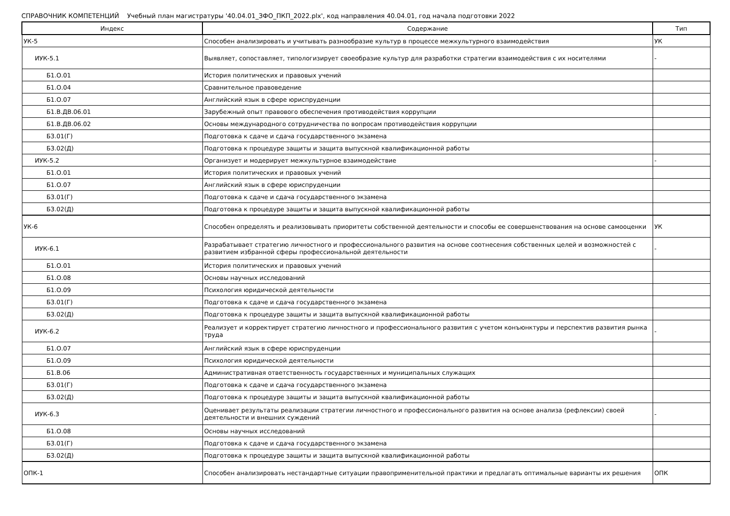СПРАВОЧНИК КОМПЕТЕНЦИЙ Учебный план магистратуры '40.04.01_ЗФО_ПКП_2022.plx', код направления 40.04.01, год начала подготовки 2022
| Индекс | Содержание | Тип |
| --- | --- | --- |
| УК-5 | Способен анализировать и учитывать разнообразие культур в процессе межкультурного взаимодействия | УК |
| ИУК-5.1 | Выявляет, сопоставляет, типологизирует своеобразие культур для разработки стратегии взаимодействия с их носителями | - |
| Б1.О.01 | История политических и правовых учений | |
| Б1.О.04 | Сравнительное правоведение | |
| Б1.О.07 | Английский язык в сфере юриспруденции | |
| Б1.В.ДВ.06.01 | Зарубежный опыт правового обеспечения противодействия коррупции | |
| Б1.В.ДВ.06.02 | Основы международного сотрудничества по вопросам противодействия коррупции | |
| Б3.01(Г) | Подготовка к сдаче и сдача государственного экзамена | |
| Б3.02(Д) | Подготовка к процедуре защиты и защита выпускной квалификационной работы | |
| ИУК-5.2 | Организует и модерирует межкультурное взаимодействие | - |
| Б1.О.01 | История политических и правовых учений | |
| Б1.О.07 | Английский язык в сфере юриспруденции | |
| Б3.01(Г) | Подготовка к сдаче и сдача государственного экзамена | |
| Б3.02(Д) | Подготовка к процедуре защиты и защита выпускной квалификационной работы | |
| УК-6 | Способен определять и реализовывать приоритеты собственной деятельности и способы ее совершенствования на основе самооценки | УК |
| ИУК-6.1 | Разрабатывает стратегию личностного и профессионального развития на основе соотнесения собственных целей и возможностей с развитием избранной сферы профессиональной деятельности | - |
| Б1.О.01 | История политических и правовых учений | |
| Б1.О.08 | Основы научных исследований | |
| Б1.О.09 | Психология юридической деятельности | |
| Б3.01(Г) | Подготовка к сдаче и сдача государственного экзамена | |
| Б3.02(Д) | Подготовка к процедуре защиты и защита выпускной квалификационной работы | |
| ИУК-6.2 | Реализует и корректирует стратегию личностного и профессионального развития с учетом конъюнктуры и перспектив развития рынка труда | - |
| Б1.О.07 | Английский язык в сфере юриспруденции | |
| Б1.О.09 | Психология юридической деятельности | |
| Б1.В.06 | Административная ответственность государственных и муниципальных служащих | |
| Б3.01(Г) | Подготовка к сдаче и сдача государственного экзамена | |
| Б3.02(Д) | Подготовка к процедуре защиты и защита выпускной квалификационной работы | |
| ИУК-6.3 | Оценивает результаты реализации стратегии личностного и профессионального развития на основе анализа (рефлексии) своей деятельности и внешних суждений | - |
| Б1.О.08 | Основы научных исследований | |
| Б3.01(Г) | Подготовка к сдаче и сдача государственного экзамена | |
| Б3.02(Д) | Подготовка к процедуре защиты и защита выпускной квалификационной работы | |
| ОПК-1 | Способен анализировать нестандартные ситуации правоприменительной практики и предлагать оптимальные варианты их решения | ОПК |